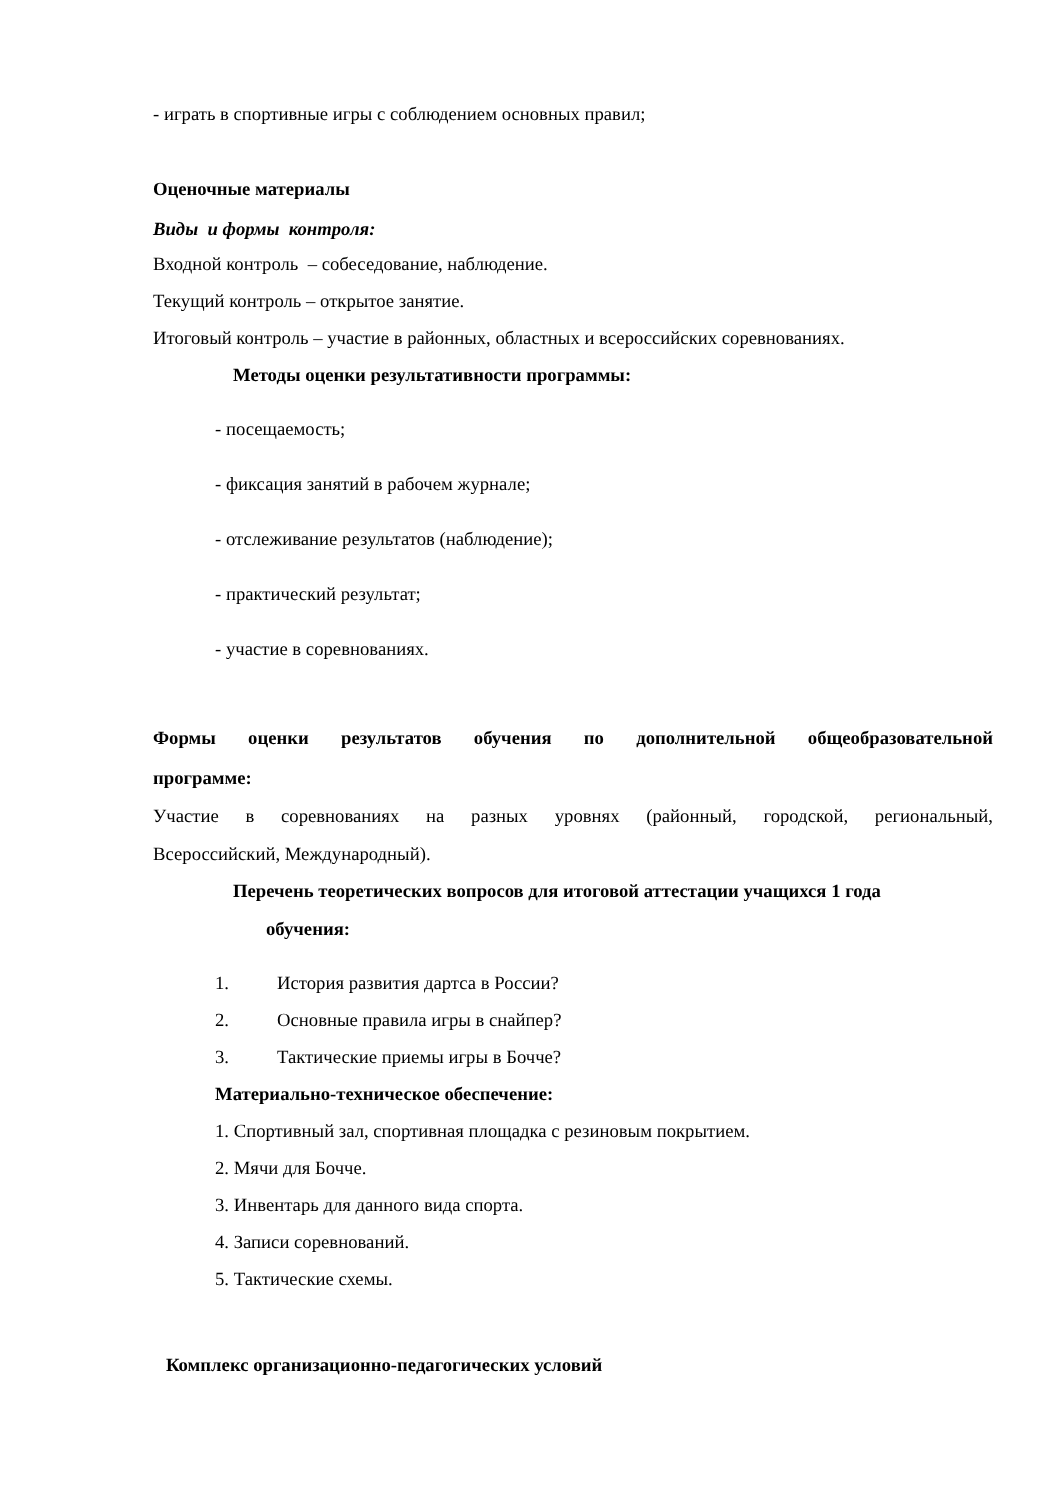- играть в спортивные игры с соблюдением основных правил;
Оценочные материалы
Виды и формы контроля:
Входной контроль – собеседование, наблюдение.
Текущий контроль – открытое занятие.
Итоговый контроль – участие в районных, областных и всероссийских соревнованиях.
Методы оценки результативности программы:
- посещаемость;
- фиксация занятий в рабочем журнале;
- отслеживание результатов (наблюдение);
- практический результат;
- участие в соревнованиях.
Формы оценки результатов обучения по дополнительной общеобразовательной
программе:
Участие в соревнованиях на разных уровнях (районный, городской, региональный,
Всероссийский, Международный).
Перечень теоретических вопросов для итоговой аттестации учащихся 1 года
обучения:
1. История развития дартса в России?
2. Основные правила игры в снайпер?
3. Тактические приемы игры в Бочче?
Материально-техническое обеспечение:
1. Спортивный зал, спортивная площадка с резиновым покрытием.
2. Мячи для Бочче.
3. Инвентарь для данного вида спорта.
4. Записи соревнований.
5. Тактические схемы.
Комплекс организационно-педагогических условий